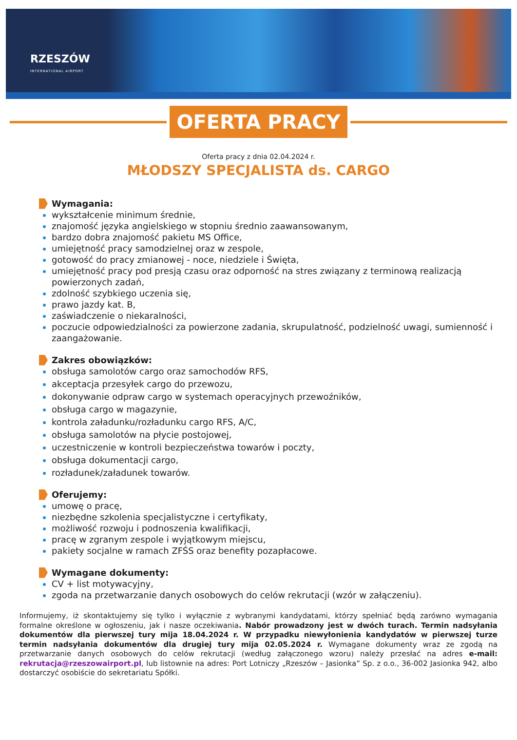RZESZÓW
INTERNATIONAL AIRPORT
OFERTA PRACY
Oferta pracy z dnia 02.04.2024 r.
MŁODSZY SPECJALISTA ds. CARGO
Wymagania:
wykształcenie minimum średnie,
znajomość języka angielskiego w stopniu średnio zaawansowanym,
bardzo dobra znajomość pakietu MS Office,
umiejętność pracy samodzielnej oraz w zespole,
gotowość do pracy zmianowej - noce, niedziele i Święta,
umiejętność pracy pod presją czasu oraz odporność na stres związany z terminową realizacją powierzonych zadań,
zdolność szybkiego uczenia się,
prawo jazdy kat. B,
zaświadczenie o niekaralności,
poczucie odpowiedzialności za powierzone zadania, skrupulatność, podzielność uwagi, sumienność i zaangażowanie.
Zakres obowiązków:
obsługa samolotów cargo oraz samochodów RFS,
akceptacja przesyłek cargo do przewozu,
dokonywanie odpraw cargo w systemach operacyjnych przewoźników,
obsługa cargo w magazynie,
kontrola załadunku/rozładunku cargo RFS, A/C,
obsługa samolotów na płycie postojowej,
uczestniczenie w kontroli bezpieczeństwa towarów i poczty,
obsługa dokumentacji cargo,
rozładunek/załadunek towarów.
Oferujemy:
umowę o pracę,
niezbędne szkolenia specjalistyczne i certyfikaty,
możliwość rozwoju i podnoszenia kwalifikacji,
pracę w zgranym zespole i wyjątkowym miejscu,
pakiety socjalne w ramach ZFŚS oraz benefity pozapłacowe.
Wymagane dokumenty:
CV + list motywacyjny,
zgoda na przetwarzanie danych osobowych do celów rekrutacji (wzór w załączeniu).
Informujemy, iż skontaktujemy się tylko i wyłącznie z wybranymi kandydatami, którzy spełniać będą zarówno wymagania formalne określone w ogłoszeniu, jak i nasze oczekiwania. Nabór prowadzony jest w dwóch turach. Termin nadsyłania dokumentów dla pierwszej tury mija 18.04.2024 r. W przypadku niewyłonienia kandydatów w pierwszej turze termin nadsyłania dokumentów dla drugiej tury mija 02.05.2024 r. Wymagane dokumenty wraz ze zgodą na przetwarzanie danych osobowych do celów rekrutacji (według załączonego wzoru) należy przesłać na adres e-mail: rekrutacja@rzeszowairport.pl, lub listownie na adres: Port Lotniczy „Rzeszów – Jasionka” Sp. z o.o., 36-002 Jasionka 942, albo dostarczyć osobiście do sekretariatu Spółki.